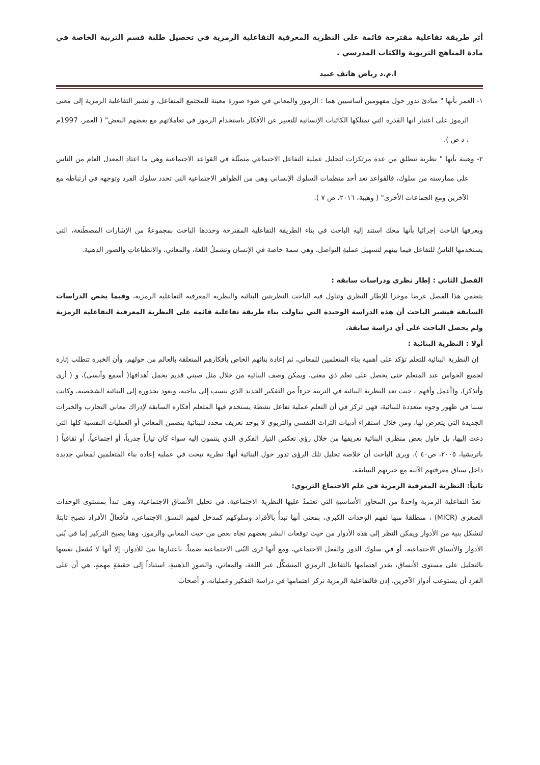أثر طريقة تفاعلية مقترحة قائمة على النظرية المعرفية التفاعلية الرمزية في تحصيل طلبة قسم التربية الخاصة في مادة المناهج التربوية والكتاب المدرسي .
ا.م.د رياض هاتف عبيد
١- العمر بأنها " مبادئ تدور حول مفهومين أساسيين هما : الرموز والمعاني في ضوء صورة معينة للمجتمع المتفاعل، و تشير التفاعلية الرمزية إلى معنى الرموز على اعتبار انها القدرة التي تمتلكها الكائنات الإنسانية للتعبير عن الأفكار باستخدام الرموز في تعاملاتهم مع بعضهم البعض" ( العمر، 1997م ، د ص ).
٢- وهيبة بأنها " نظرية تنطلق من عدة مرتكزات لتحليل عملية التفاعل الاجتماعي متمثّلة في القواعد الاجتماعية وهي ما اعتاد المعدل العام من الناس على ممارسته من سلوك، فالقواعد تعد أحد منظمات السلوك الإنساني وهي من الظواهر الاجتماعية التي تحدد سلوك الفرد وتوجهه في ارتباطه مع الآخرين ومع الجماعات الأخرى" ( وهيبة، ٢٠١٦، ص ٧ ).
ويعرفها الباحث إجرائيا بأنها محك استند إليه الباحث في بناء الطريقة التفاعلية المقترحة وحددها الباحث بمجموعةٌ من الإشارات المصطَنعة، التي يستخدمها الناسُ للتفاعل فيما بينهم لتسهيل عمليةِ التواصل، وهي سمة خاصة في الإنسان وتشملُ اللغةَ، والمعاني، والانطباعاتِ والصور الذهنية.
الفصل الثاني : إطار نظري ودراسات سابقة :
يتضمن هذا الفصل عرضا موجزا للإطار النظري وتناول فيه الباحث النظريتين البنائية والنظرية المعرفية التفاعلية الرمزية، وفيما يخص الدراسات السابقة فيشير الباحث أن هذه الدراسة الوحيدة التي تناولت بناء طريقة تفاعلية قائمة على النظرية المعرفية التفاعلية الرمزية ولم يحصل الباحث على أي دراسة سابقة.
أولا : النظرية البنائية :
إن النظرية البنائية للتعلم تؤكد على أهمية بناء المتعلمين للمعاني، ثم إعادة بنائهم الخاص بأفكارهم المتعلقة بالعالم من حولهم، وأن الخبرة تتطلب إثارة لجميع الحواس عند المتعلم حتى يحصل على تعلم ذي معنى، ويمكن وصف البنائية من خلال مثل صيني قديم يحمل أهدافها( أسمع وأنسى)، و ( أرى وأتذكر)، و(أعمل وأفهم ، حيث تعد النظرية البنائية في التربية جزءاً من التفكير الجديد الذي ينسب إلى بياجيه، ويعود بجذوره إلى البنائية الشخصية، وكانت سببا في ظهور وجوه متعددة للبنائية، فهي تركز في أن التعلم عملية تفاعل نشطة يستخدم فيها المتعلم أفكاره السابقة لإدراك معاني التجارب والخبرات الجديدة التي يتعرض لها، ومن خلال استقراء أدبيات التراث النفسي والتربوي لا يوجد تعريف محدد للبنائية يتضمن المعاني أو العمليات النفسية كلها التي دعت إليها، بل حاول بعض منظري البنائية تعريفها من خلال رؤى تعكس التيار الفكري الذي ينتمون إليه سواء كان تياراً جذرياً، أو اجتماعياً، أو ثقافياً ( باتريشيا، ٢٠٠٥، ص٤٠ )، ويرى الباحث أن خلاصة تحليل تلك الرؤى تدور حول البنائية أنها: نظرية تبحث في عملية إعادة بناء المتعلمين لمعاني جديدة داخل سياق معرفتهم الآنية مع خبرتهم السابقة.
ثانياً: النظرية المعرفية الرمزية في علم الاجتماع التربوي:
تعدّ التفاعلية الرمزية واحدةٌ من المحاور الأساسيةِ التي تعتمدُ عليها النظرية الاجتماعية، في تحليل الأنساق الاجتماعية، وهي تبدأ بمستوى الوحدات الصغرى (MICR) ، منطلقةً منها لفهم الوحدات الكبرى، بمعنى أنها تبدأُ بالأفراد وسلوكهم كمدخل لفهم النسق الاجتماعي، فأفعالُ الأفراد تصبح ثابتةً لتشكل بنية من الأدوار ويمكن النظر إلى هذه الأدوار من حيث توقعات البشر بعضهم تجاه بعض من حيث المعاني والرموز، وهنا يصبح التركيز إما في بُنى الأدوار والأنساق الاجتماعية، أو في سلوك الدور والفعل الاجتماعي، ومع أنها تَرى البُنى الاجتماعية ضمناً، باعتبارها بنىً للأدوار، إلا أنها لا تُشغل نفسها بالتحليل على مستوى الأنساق، بقدر اهتمامها بالتفاعل الرمزي المتشكِّل عبر اللغة، والمعاني، والصورِ الذهنيةِ، استناداً إلى حقيقةٍ مهمةٍ، هي أن على الفرد أن يستوعب أدوارَ الآخرين، إذن فالتفاعلية الرمزية تركز اهتمامها في دراسة التفكير وعملياته، و أصحابَ